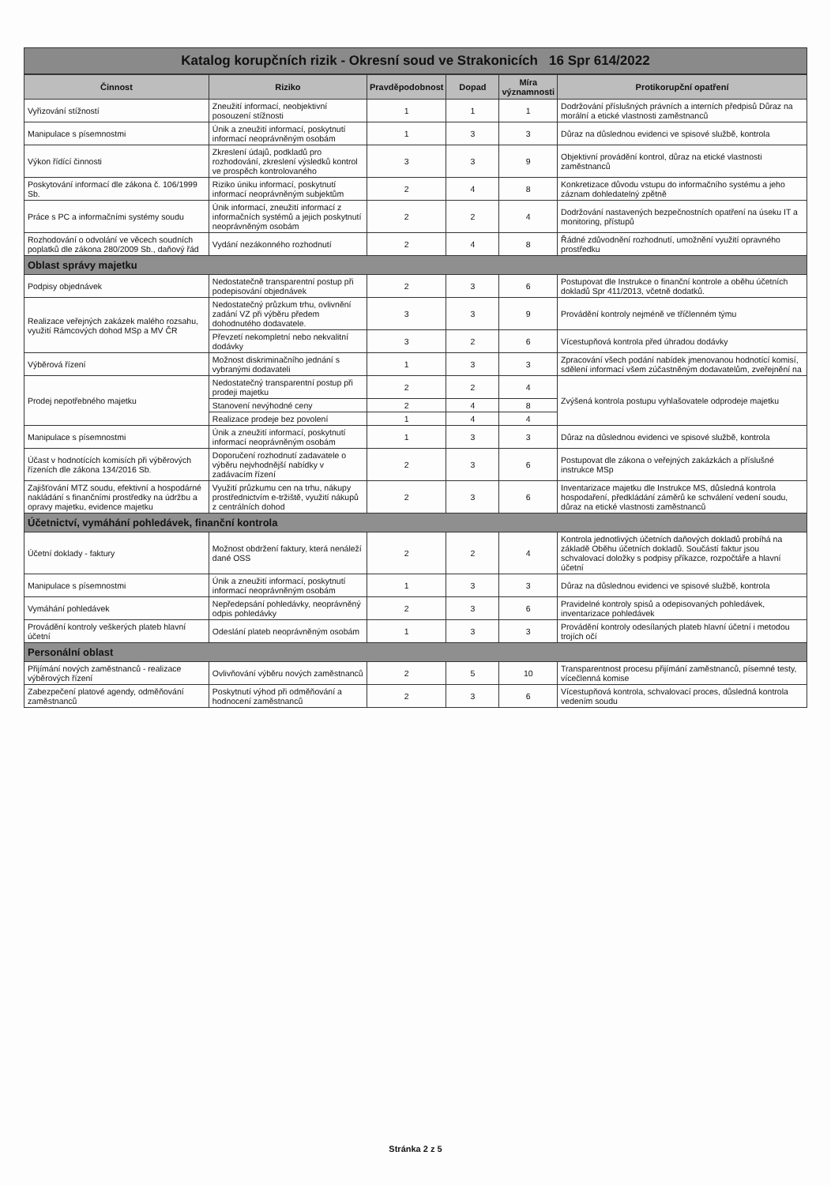Katalog korupčních rizik - Okresní soud ve Strakonicích 16 Spr 614/2022
| Činnost | Riziko | Pravděpodobnost | Dopad | Míra významnosti | Protikorupční opatření |
| --- | --- | --- | --- | --- | --- |
| Vyřizování stížností | Zneužití informací, neobjektivní posouzení stížnosti | 1 | 1 | 1 | Dodržování příslušných právních a interních předpisů Důraz na morální a etické vlastnosti zaměstnanců |
| Manipulace s písemnostmi | Únik a zneužití informací, poskytnutí informací neoprávněným osobám | 1 | 3 | 3 | Důraz na důslednou evidenci ve spisové službě, kontrola |
| Výkon řídící činnosti | Zkreslení údajů, podkladů pro rozhodování, zkreslení výsledků kontrol ve prospěch kontrolovaného | 3 | 3 | 9 | Objektivní provádění kontrol, důraz na etické vlastnosti zaměstnanců |
| Poskytování informací dle zákona č. 106/1999 Sb. | Riziko úniku informací, poskytnutí informací neoprávněným subjektům | 2 | 4 | 8 | Konkretizace důvodu vstupu do informačního systému a jeho záznam dohledatelný zpětně |
| Práce s PC a informačními systémy soudu | Únik informací, zneužití informací z informačních systémů a jejich poskytnutí neoprávněným osobám | 2 | 2 | 4 | Dodržování nastavených bezpečnostních opatření na úseku IT a monitoring, přístupů |
| Rozhodování o odvolání ve věcech soudních poplatků dle zákona 280/2009 Sb., daňový řád | Vydání nezákonného rozhodnutí | 2 | 4 | 8 | Řádné zdůvodnění rozhodnutí, umožnění využití opravného prostředku |
| Oblast správy majetku | | | | | |
| Podpisy objednávek | Nedostatečně transparentní postup při podepisování objednávek | 2 | 3 | 6 | Postupovat dle Instrukce o finanční kontrole a oběhu účetních dokladů Spr 411/2013, včetně dodatků. |
| Realizace veřejných zakázek malého rozsahu, využití Rámcových dohod MSp a MV ČR | Nedostatečný průzkum trhu, ovlivnění zadání VZ při výběru předem dohodnutého dodavatele. | 3 | 3 | 9 | Provádění kontroly nejméně ve tříčlenném týmu |
| | Převzetí nekompletní nebo nekvalitní dodávky | 3 | 2 | 6 | Vícestupňová kontrola před úhradou dodávky |
| Výběrová řízení | Možnost diskriminačního jednání s vybranými dodavateli | 1 | 3 | 3 | Zpracování všech podání nabídek jmenovanou hodnotící komisí, sdělení informací všem zúčastněným dodavatelům, zveřejnění na |
| Prodej nepotřebného majetku | Nedostatečný transparentní postup při prodeji majetku | 2 | 2 | 4 | Zvýšená kontrola postupu vyhlašovatele odprodeje majetku |
| | Stanovení nevýhodné ceny | 2 | 4 | 8 | |
| | Realizace prodeje bez povolení | 1 | 4 | 4 | |
| Manipulace s písemnostmi | Únik a zneužití informací, poskytnutí informací neoprávněným osobám | 1 | 3 | 3 | Důraz na důslednou evidenci ve spisové službě, kontrola |
| Účast v hodnotících komisích při výběrových řízeních dle zákona 134/2016 Sb. | Doporučení rozhodnutí zadavatele o výběru nejvhodnější nabídky v zadávacím řízení | 2 | 3 | 6 | Postupovat dle zákona o veřejných zakázkách a příslušné instrukce MSp |
| Zajišťování MTZ soudu, efektivní a hospodárné nakládání s finančními prostředky na údržbu a opravy majetku, evidence majetku | Využití průzkumu cen na trhu, nákupy prostřednictvím e-tržiště, využití nákupů z centrálních dohod | 2 | 3 | 6 | Inventarizace majetku dle Instrukce MS, důsledná kontrola hospodaření, předkládání záměrů ke schválení vedení soudu, důraz na etické vlastnosti zaměstnanců |
| Účetnictví, vymáhání pohledávek, finanční kontrola | | | | | |
| Účetní doklady - faktury | Možnost obdržení faktury, která nenáleží dané OSS | 2 | 2 | 4 | Kontrola jednotlivých účetních daňových dokladů probíhá na základě Oběhu účetních dokladů. Součástí faktur jsou schvalovací doložky s podpisy příkazce, rozpočtáře a hlavní účetní |
| Manipulace s písemnostmi | Únik a zneužití informací, poskytnutí informací neoprávněným osobám | 1 | 3 | 3 | Důraz na důslednou evidenci ve spisové službě, kontrola |
| Vymáhání pohledávek | Nepředepsání pohledávky, neoprávněný odpis pohledávky | 2 | 3 | 6 | Pravidelné kontroly spisů a odepisovaných pohledávek, inventarizace pohledávek |
| Provádění kontroly veškerých plateb hlavní účetní | Odeslání plateb neoprávněným osobám | 1 | 3 | 3 | Provádění kontroly odesílaných plateb hlavní účetní i metodou trojích očí |
| Personální oblast | | | | | |
| Přijímání nových zaměstnanců - realizace výběrových řízení | Ovlivňování výběru nových zaměstnanců | 2 | 5 | 10 | Transparentnost procesu přijímání zaměstnanců, písemné testy, vícečlenná komise |
| Zabezpečení platové agendy, odměňování zaměstnanců | Poskytnutí výhod při odměňování a hodnocení zaměstnanců | 2 | 3 | 6 | Vícestupňová kontrola, schvalovací proces, důsledná kontrola vedením soudu |
Stránka 2 z 5